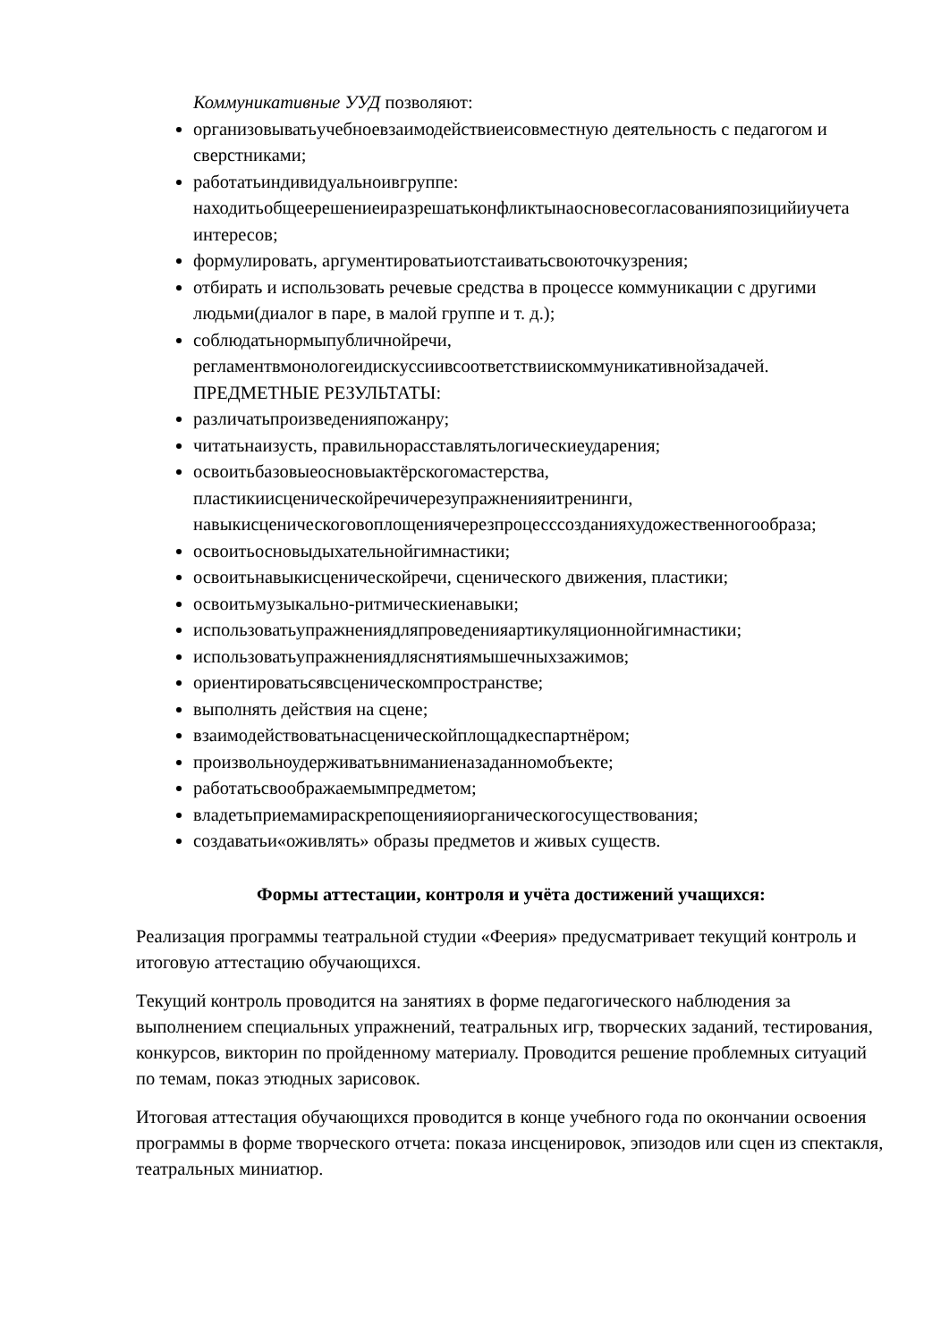Коммуникативные УУД позволяют:
организовыватьучебноевзаимодействиеисовместную деятельность с педагогом и сверстниками;
работатьиндивидуальноивгруппе: находитьобщеерешениеиразрешатьконфликтынаосновесогласованияпозицийиучета интересов;
формулировать, аргументироватьиотстаиватьсвоюточкузрения;
отбирать и использовать речевые средства в процессе коммуникации с другими людьми(диалог в паре, в малой группе и т. д.);
соблюдатьнормыпубличнойречи, регламентвмонологеидискуссиивсоответствиискоммуникативнойзадачей.
ПРЕДМЕТНЫЕ РЕЗУЛЬТАТЫ:
различатьпроизведенияпожанру;
читатьнаизусть, правильнорасставлятьлогическиеударения;
освоитьбазовыеосновыактёрскогомастерства, пластикиисценическойречичерезупражненияитренинги, навыкисценическоговоплощениячерезпроцесссозданияхудожественногообраза;
освоитьосновыдыхательнойгимнастики;
освоитьнавыкисценическойречи, сценического движения, пластики;
освоитьмузыкально-ритмическиенавыки;
использоватьупражнениядляпроведенияартикуляционнойгимнастики;
использоватьупражнениядляснятиямышечныхзажимов;
ориентироватьсявсценическомпространстве;
выполнять действия на сцене;
взаимодействоватьнасценическойплощадкеспартнёром;
произвольноудерживатьвниманиеназаданномобъекте;
работатьсвоображаемымпредметом;
владетьприемамираскрепощенияиорганическогосуществования;
создаватьи«оживлять» образы предметов и живых существ.
Формы аттестации, контроля и учёта достижений учащихся:
Реализация программы театральной студии «Феерия» предусматривает текущий контроль и итоговую аттестацию обучающихся.
Текущий контроль проводится на занятиях в форме педагогического наблюдения за выполнением специальных упражнений, театральных игр, творческих заданий, тестирования, конкурсов, викторин по пройденному материалу. Проводится решение проблемных ситуаций по темам, показ этюдных зарисовок.
Итоговая аттестация обучающихся проводится в конце учебного года по окончании освоения программы в форме творческого отчета: показа инсценировок, эпизодов или сцен из спектакля, театральных миниатюр.